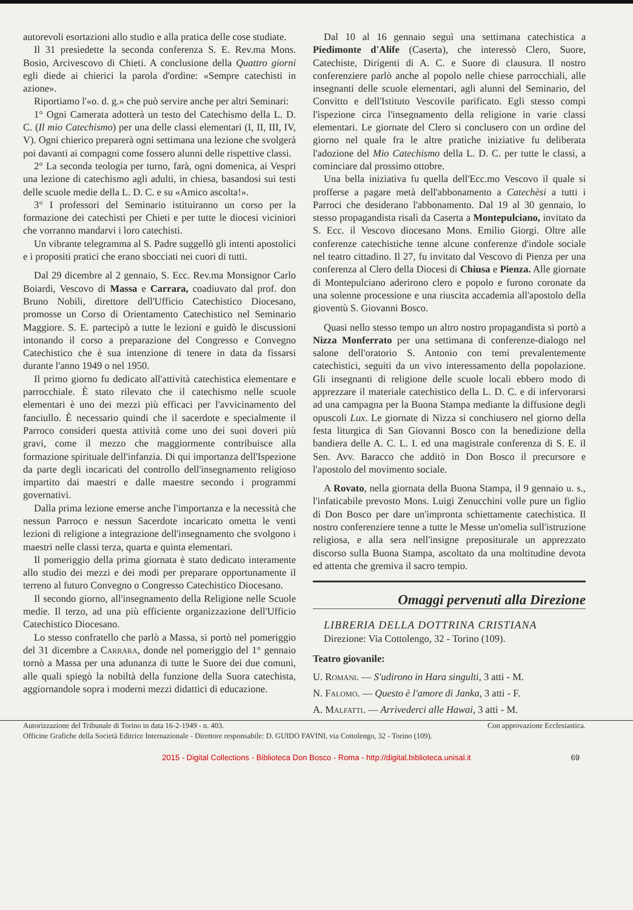autorevoli esortazioni allo studio e alla pratica delle cose studiate.
Il 31 presiedette la seconda conferenza S. E. Rev.ma Mons. Bosio, Arcivescovo di Chieti. A conclusione della Quattro giorni egli diede ai chierici la parola d'ordine: «Sempre catechisti in azione».
Riportiamo l'«o. d. g.» che può servire anche per altri Seminari:
1° Ogni Camerata adotterà un testo del Catechismo della L. D. C. (Il mio Catechismo) per una delle classi elementari (I, II, III, IV, V). Ogni chierico preparerà ogni settimana una lezione che svolgerà poi davanti ai compagni come fossero alunni delle rispettive classi.
2° La seconda teologia per turno, farà, ogni domenica, ai Vespri una lezione di catechismo agli adulti, in chiesa, basandosi sui testi delle scuole medie della L. D. C. e su «Amico ascolta!».
3° I professori del Seminario istituiranno un corso per la formazione dei catechisti per Chieti e per tutte le diocesi viciniori che vorranno mandarvi i loro catechisti.
Un vibrante telegramma al S. Padre suggellò gli intenti apostolici e i propositi pratici che erano sbocciati nei cuori di tutti.
Dal 29 dicembre al 2 gennaio, S. Ecc. Rev.ma Monsignor Carlo Boiardi, Vescovo di Massa e Carrara, coadiuvato dal prof. don Bruno Nobili, direttore dell'Ufficio Catechistico Diocesano, promosse un Corso di Orientamento Catechistico nel Seminario Maggiore. S. E. partecipò a tutte le lezioni e guidò le discussioni intonando il corso a preparazione del Congresso e Convegno Catechistico che è sua intenzione di tenere in data da fissarsi durante l'anno 1949 o nel 1950.
Il primo giorno fu dedicato all'attività catechistica elementare e parrocchiale. È stato rilevato che il catechismo nelle scuole elementari è uno dei mezzi più efficaci per l'avvicinamento del fanciullo. È necessario quindi che il sacerdote e specialmente il Parroco consideri questa attività come uno dei suoi doveri più gravi, come il mezzo che maggiormente contribuisce alla formazione spirituale dell'infanzia. Di qui importanza dell'Ispezione da parte degli incaricati del controllo dell'insegnamento religioso impartito dai maestri e dalle maestre secondo i programmi governativi.
Dalla prima lezione emerse anche l'importanza e la necessità che nessun Parroco e nessun Sacerdote incaricato ometta le venti lezioni di religione a integrazione dell'insegnamento che svolgono i maestri nelle classi terza, quarta e quinta elementari.
Il pomeriggio della prima giornata è stato dedicato interamente allo studio dei mezzi e dei modi per preparare opportunamente il terreno al futuro Convegno o Congresso Catechistico Diocesano.
Il secondo giorno, all'insegnamento della Religione nelle Scuole medie. Il terzo, ad una più efficiente organizzazione dell'Ufficio Catechistico Diocesano.
Lo stesso confratello che parlò a Massa, si portò nel pomeriggio del 31 dicembre a Carrara, donde nel pomeriggio del 1° gennaio tornò a Massa per una adunanza di tutte le Suore dei due comuni, alle quali spiegò la nobiltà della funzione della Suora catechista, aggiornandole sopra i moderni mezzi didattici di educazione.
Dal 10 al 16 gennaio seguì una settimana catechistica a Piedimonte d'Alife (Caserta), che interessò Clero, Suore, Catechiste, Dirigenti di A. C. e Suore di clausura. Il nostro conferenziere parlò anche al popolo nelle chiese parrocchiali, alle insegnanti delle scuole elementari, agli alunni del Seminario, del Convitto e dell'Istituto Vescovile parificato. Egli stesso compì l'ispezione circa l'insegnamento della religione in varie classi elementari. Le giornate del Clero si conclusero con un ordine del giorno nel quale fra le altre pratiche iniziative fu deliberata l'adozione del Mio Catechismo della L. D. C. per tutte le classi, a cominciare dal prossimo ottobre.
Una bella iniziativa fu quella dell'Ecc.mo Vescovo il quale si profferse a pagare metà dell'abbonamento a Catechèsi a tutti i Parroci che desiderano l'abbonamento. Dal 19 al 30 gennaio, lo stesso propagandista risalì da Caserta a Montepulciano, invitato da S. Ecc. il Vescovo diocesano Mons. Emilio Giorgi. Oltre alle conferenze catechistiche tenne alcune conferenze d'indole sociale nel teatro cittadino. Il 27, fu invitato dal Vescovo di Pienza per una conferenza al Clero della Diocesi di Chiusa e Pienza. Alle giornate di Montepulciano aderirono clero e popolo e furono coronate da una solenne processione e una riuscita accademia all'apostolo della gioventù S. Giovanni Bosco.
Quasi nello stesso tempo un altro nostro propagandista si portò a Nizza Monferrato per una settimana di conferenze-dialogo nel salone dell'oratorio S. Antonio con temi prevalentemente catechistici, seguiti da un vivo interessamento della popolazione. Gli insegnanti di religione delle scuole locali ebbero modo di apprezzare il materiale catechistico della L. D. C. e di infervorarsi ad una campagna per la Buona Stampa mediante la diffusione degli opuscoli Lux. Le giornate di Nizza si conchiusero nel giorno della festa liturgica di San Giovanni Bosco con la benedizione della bandiera delle A. C. L. I. ed una magistrale conferenza di S. E. il Sen. Avv. Baracco che additò in Don Bosco il precursore e l'apostolo del movimento sociale.
A Rovato, nella giornata della Buona Stampa, il 9 gennaio u. s., l'infaticabile prevosto Mons. Luigi Zenucchini volle pure un figlio di Don Bosco per dare un'impronta schiettamente catechistica. Il nostro conferenziere tenne a tutte le Messe un'omelia sull'istruzione religiosa, e alla sera nell'insigne prepositurale un apprezzato discorso sulla Buona Stampa, ascoltato da una moltitudine devota ed attenta che gremiva il sacro tempio.
Omaggi pervenuti alla Direzione
LIBRERIA DELLA DOTTRINA CRISTIANA
Direzione: Via Cottolengo, 32 - Torino (109).
Teatro giovanile:
U. Romani. — S'udirono in Hara singulti, 3 atti - M.
N. Falomo. — Questo è l'amore di Janka, 3 atti - F.
A. Malfatti. — Arrivederci alle Hawai, 3 atti - M.
Autorizzazione del Tribunale di Torino in data 16-2-1949 - n. 403. Con approvazione Ecclesiastica.
Officine Grafiche della Società Editrice Internazionale - Direttore responsabile: D. GUIDO FAVINI, via Cottolengo, 32 - Torino (109).
2015 - Digital Collections - Biblioteca Don Bosco - Roma - http://digital.biblioteca.unisal.it 69